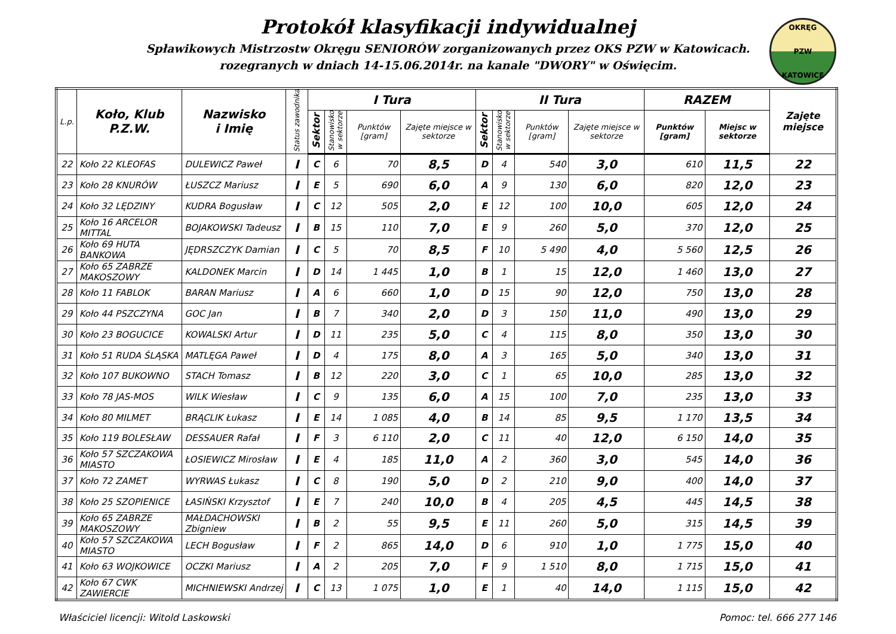Protokół klasyfikacji indywidualnej
Spławikowych Mistrzostw Okręgu SENIORÓW zorganizowanych przez OKS PZW w Katowicach.
rozegranych w dniach 14-15.06.2014r. na kanale "DWORY" w Oświęcim.
OKRĘG
PZW
KATOWICE
| L.p. | Koło, Klub P.Z.W. | Nazwisko i Imię | Status zawodnika | I Tura | | | | II Tura | | | | RAZEM | | Zajęte miejsce |
| --- | --- | --- | --- | --- | --- | --- | --- | --- | --- | --- | --- | --- | --- | --- |
| | | | | Sektor | Stanowisko w sektorze | Punktów [gram] | Zajęte miejsce w sektorze | Sektor | Stanowisko w sektorze | Punktów [gram] | Zajęte miejsce w sektorze | Punktów [gram] | Miejsc w sektorze | |
| 22 | Koło 22 KLEOFAS | DULEWICZ Paweł | I | C | 6 | 70 | 8,5 | D | 4 | 540 | 3,0 | 610 | 11,5 | 22 |
| 23 | Koło 28 KNURÓW | ŁUSZCZ Mariusz | I | E | 5 | 690 | 6,0 | A | 9 | 130 | 6,0 | 820 | 12,0 | 23 |
| 24 | Koło 32 LĘDZINY | KUDRA Bogusław | I | C | 12 | 505 | 2,0 | E | 12 | 100 | 10,0 | 605 | 12,0 | 24 |
| 25 | Koło 16 ARCELOR MITTAL | BOJAKOWSKI Tadeusz | I | B | 15 | 110 | 7,0 | E | 9 | 260 | 5,0 | 370 | 12,0 | 25 |
| 26 | Koło 69 HUTA BANKOWA | JĘDRSZCZYK Damian | I | C | 5 | 70 | 8,5 | F | 10 | 5 490 | 4,0 | 5 560 | 12,5 | 26 |
| 27 | Koło 65 ZABRZE MAKOSZOWY | KALDONEK Marcin | I | D | 14 | 1 445 | 1,0 | B | 1 | 15 | 12,0 | 1 460 | 13,0 | 27 |
| 28 | Koło 11 FABLOK | BARAN Mariusz | I | A | 6 | 660 | 1,0 | D | 15 | 90 | 12,0 | 750 | 13,0 | 28 |
| 29 | Koło 44 PSZCZYNA | GOC Jan | I | B | 7 | 340 | 2,0 | D | 3 | 150 | 11,0 | 490 | 13,0 | 29 |
| 30 | Koło 23 BOGUCICE | KOWALSKI Artur | I | D | 11 | 235 | 5,0 | C | 4 | 115 | 8,0 | 350 | 13,0 | 30 |
| 31 | Koło 51 RUDA ŚLĄSKA | MATLĘGA Paweł | I | D | 4 | 175 | 8,0 | A | 3 | 165 | 5,0 | 340 | 13,0 | 31 |
| 32 | Koło 107 BUKOWNO | STACH Tomasz | I | B | 12 | 220 | 3,0 | C | 1 | 65 | 10,0 | 285 | 13,0 | 32 |
| 33 | Koło 78 JAS-MOS | WILK Wiesław | I | C | 9 | 135 | 6,0 | A | 15 | 100 | 7,0 | 235 | 13,0 | 33 |
| 34 | Koło 80 MILMET | BRĄCLIK Łukasz | I | E | 14 | 1 085 | 4,0 | B | 14 | 85 | 9,5 | 1 170 | 13,5 | 34 |
| 35 | Koło 119 BOLESŁAW | DESSAUER Rafał | I | F | 3 | 6 110 | 2,0 | C | 11 | 40 | 12,0 | 6 150 | 14,0 | 35 |
| 36 | Koło 57 SZCZAKOWA MIASTO | ŁOSIEWICZ Mirosław | I | E | 4 | 185 | 11,0 | A | 2 | 360 | 3,0 | 545 | 14,0 | 36 |
| 37 | Koło 72 ZAMET | WYRWAS Łukasz | I | C | 8 | 190 | 5,0 | D | 2 | 210 | 9,0 | 400 | 14,0 | 37 |
| 38 | Koło 25 SZOPIENICE | ŁASIŃSKI Krzysztof | I | E | 7 | 240 | 10,0 | B | 4 | 205 | 4,5 | 445 | 14,5 | 38 |
| 39 | Koło 65 ZABRZE MAKOSZOWY | MAŁDACHOWSKI Zbigniew | I | B | 2 | 55 | 9,5 | E | 11 | 260 | 5,0 | 315 | 14,5 | 39 |
| 40 | Koło 57 SZCZAKOWA MIASTO | LECH Bogusław | I | F | 2 | 865 | 14,0 | D | 6 | 910 | 1,0 | 1 775 | 15,0 | 40 |
| 41 | Koło 63 WOJKOWICE | OCZKI Mariusz | I | A | 2 | 205 | 7,0 | F | 9 | 1 510 | 8,0 | 1 715 | 15,0 | 41 |
| 42 | Koło 67 CWK ZAWIERCIE | MICHNIEWSKI Andrzej | I | C | 13 | 1 075 | 1,0 | E | 1 | 40 | 14,0 | 1 115 | 15,0 | 42 |
Właściciel licencji: Witold Laskowski Pomoc: tel. 666 277 146